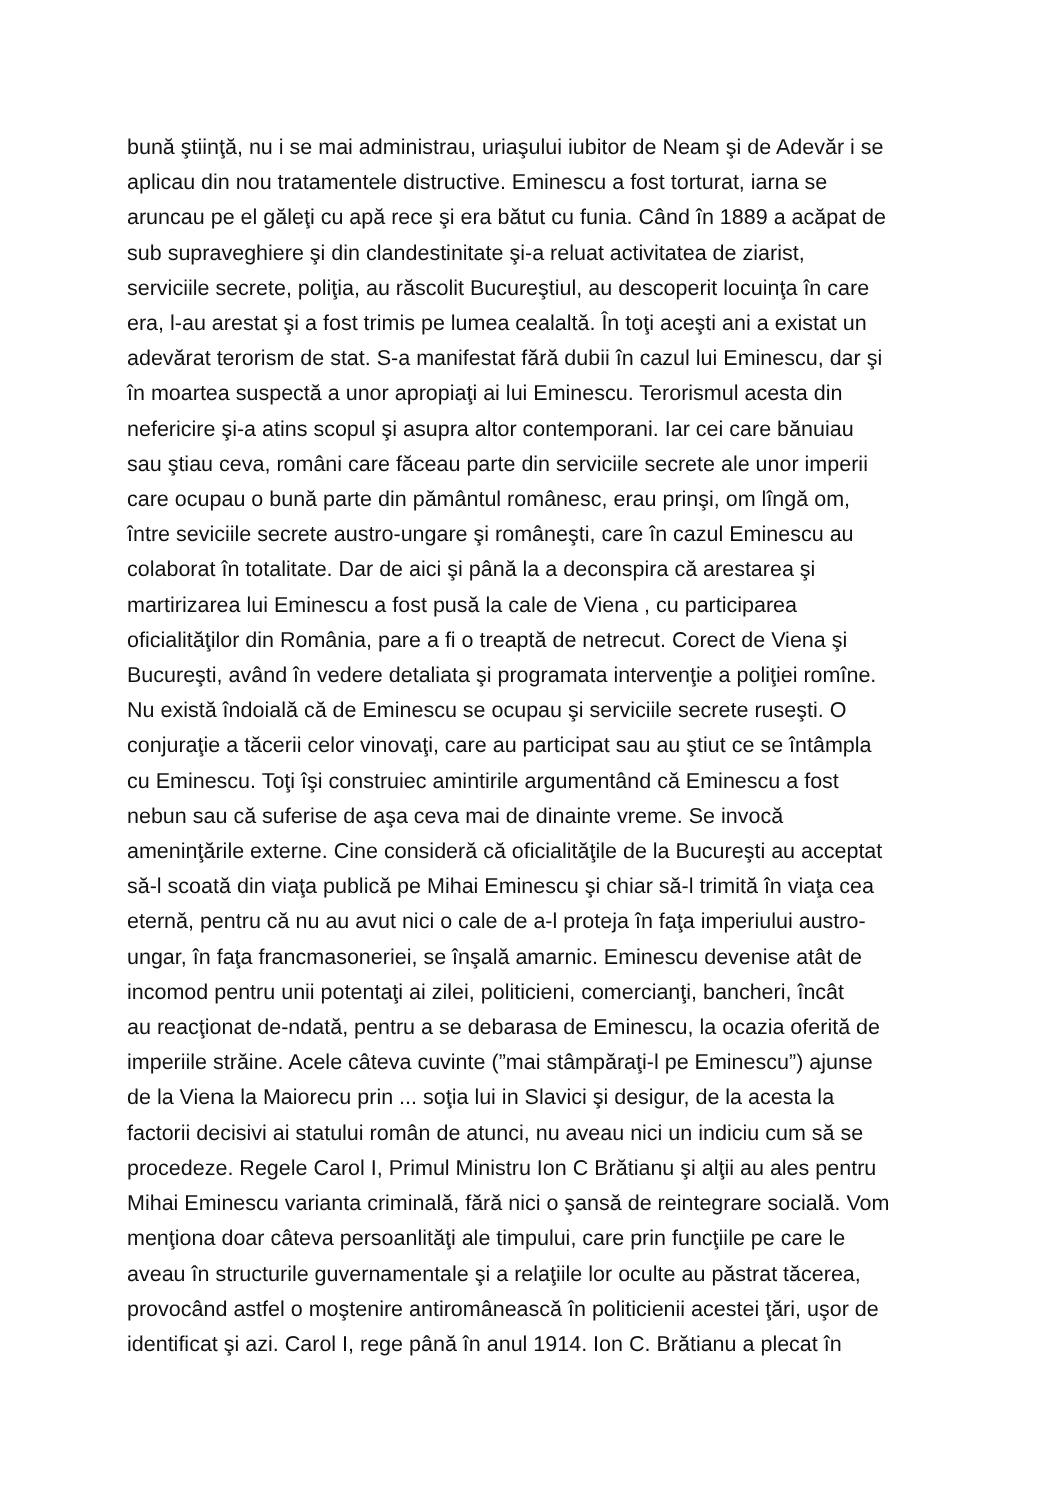bună ştiinţă, nu i se mai administrau, uriaşului iubitor de Neam şi de Adevăr i se
aplicau din nou tratamentele distructive. Eminescu a fost torturat, iarna se
aruncau pe el găleţi cu apă rece şi era bătut cu funia. Când în 1889 a acăpat de
sub supraveghiere şi din clandestinitate şi-a reluat activitatea de ziarist,
serviciile secrete, poliţia, au răscolit Bucureştiul, au descoperit locuinţa în care
era, l-au arestat şi a fost trimis pe lumea cealaltă. În toţi aceşti ani a existat un
adevărat terorism de stat. S-a manifestat fără dubii în cazul lui Eminescu, dar şi
în moartea suspectă a unor apropiaţi ai lui Eminescu. Terorismul acesta din
nefericire şi-a atins scopul şi asupra altor contemporani. Iar cei care bănuiau
sau ştiau ceva, români care făceau parte din serviciile secrete ale unor imperii
care ocupau o bună parte din pământul românesc, erau prinşi, om lîngă om,
între seviciile secrete austro-ungare şi româneşti, care în cazul Eminescu au
colaborat în totalitate. Dar de aici şi până la a deconspira că arestarea şi
martirizarea lui Eminescu a fost pusă la cale de Viena , cu participarea
oficialităţilor din România, pare a fi o treaptă de netrecut. Corect de Viena şi
Bucureşti, având în vedere detaliata şi programata intervenţie a poliţiei romîne.
Nu există îndoială că de Eminescu se ocupau şi serviciile secrete ruseşti. O
conjuraţie a tăcerii celor vinovaţi, care au participat sau au ştiut ce se întâmpla
cu Eminescu. Toţi îşi construiec amintirile argumentând că Eminescu a fost
nebun sau că suferise de aşa ceva mai de dinainte vreme. Se invocă
ameninţările externe. Cine consideră că oficialităţile de la Bucureşti au acceptat
să-l scoată din viaţa publică pe Mihai Eminescu şi chiar să-l trimită în viaţa cea
eternă, pentru că nu au avut nici o cale de a-l proteja în faţa imperiului austro-
ungar, în faţa francmasoneriei, se înşală amarnic. Eminescu devenise atât de
incomod pentru unii potentaţi ai zilei, politicieni, comercianţi, bancheri, încât
au reacţionat de-ndată, pentru a se debarasa de Eminescu, la ocazia oferită de
imperiile străine. Acele câteva cuvinte (”mai stâmpăraţi-l pe Eminescu”) ajunse
de la Viena la Maiorecu prin ... soţia lui in Slavici şi desigur, de la acesta la
factorii decisivi ai statului român de atunci, nu aveau nici un indiciu cum să se
procedeze. Regele Carol I, Primul Ministru Ion C Brătianu şi alţii au ales pentru
Mihai Eminescu varianta criminală, fără nici o şansă de reintegrare socială. Vom
menţiona doar câteva persoanlităţi ale timpului, care prin funcţiile pe care le
aveau în structurile guvernamentale şi a relaţiile lor oculte au păstrat tăcerea,
provocând astfel o moştenire antiromânească în politicienii acestei ţări, uşor de
identificat şi azi. Carol I, rege până în anul 1914. Ion C. Brătianu a plecat în